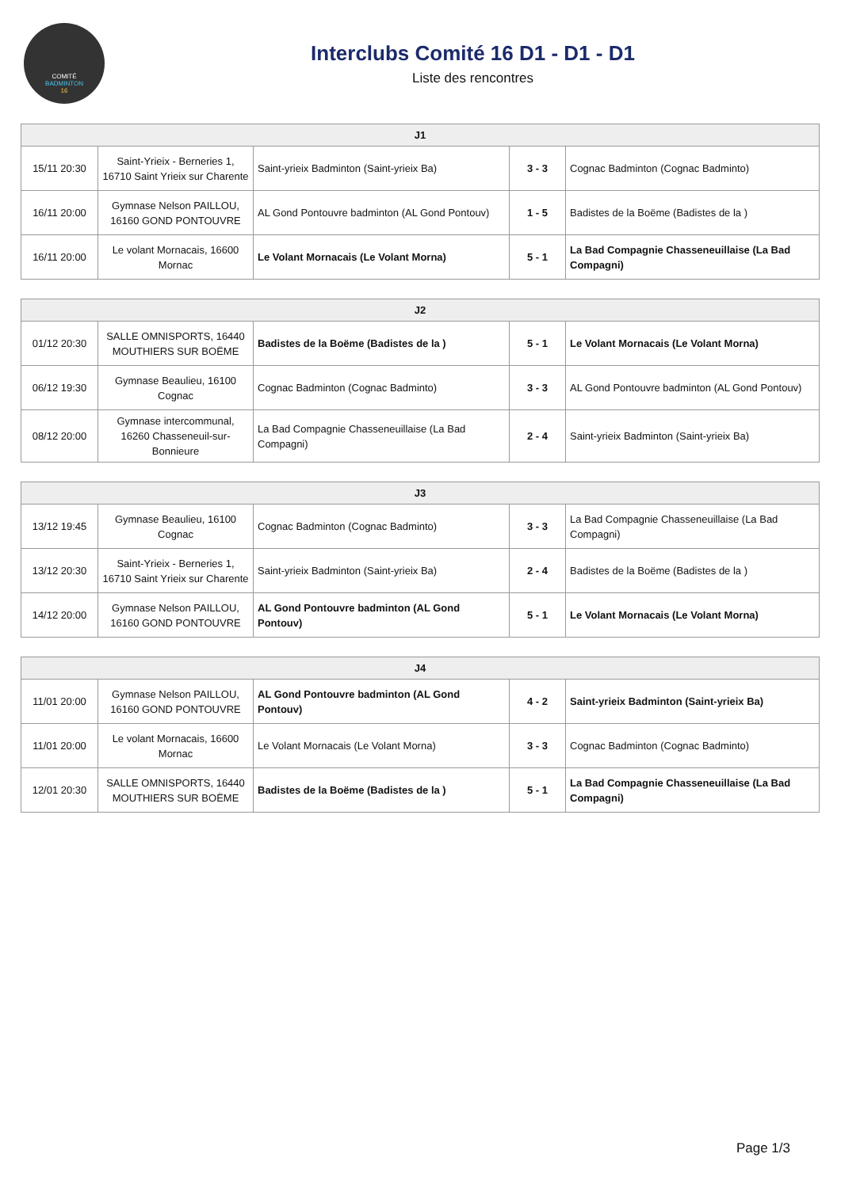COMITÉ
BADMINTON
16
Interclubs Comité 16 D1 - D1 - D1
Liste des rencontres
| J1 | | | | |
| --- | --- | --- | --- | --- |
| 15/11 20:30 | Saint-Yrieix - Berneries 1, 16710 Saint Yrieix sur Charente | Saint-yrieix Badminton (Saint-yrieix Ba) | 3 - 3 | Cognac Badminton (Cognac Badminto) |
| 16/11 20:00 | Gymnase Nelson PAILLOU, 16160 GOND PONTOUVRE | AL Gond Pontouvre badminton (AL Gond Pontouv) | 1 - 5 | Badistes de la Boëme (Badistes de la ) |
| 16/11 20:00 | Le volant Mornacais, 16600 Mornac | Le Volant Mornacais (Le Volant Morna) | 5 - 1 | La Bad Compagnie Chasseneuillaise (La Bad Compagni) |
| J2 | | | | |
| --- | --- | --- | --- | --- |
| 01/12 20:30 | SALLE OMNISPORTS, 16440 MOUTHIERS SUR BOËME | Badistes de la Boëme (Badistes de la ) | 5 - 1 | Le Volant Mornacais (Le Volant Morna) |
| 06/12 19:30 | Gymnase Beaulieu, 16100 Cognac | Cognac Badminton (Cognac Badminto) | 3 - 3 | AL Gond Pontouvre badminton (AL Gond Pontouv) |
| 08/12 20:00 | Gymnase intercommunal, 16260 Chasseneuil-sur-Bonnieure | La Bad Compagnie Chasseneuillaise (La Bad Compagni) | 2 - 4 | Saint-yrieix Badminton (Saint-yrieix Ba) |
| J3 | | | | |
| --- | --- | --- | --- | --- |
| 13/12 19:45 | Gymnase Beaulieu, 16100 Cognac | Cognac Badminton (Cognac Badminto) | 3 - 3 | La Bad Compagnie Chasseneuillaise (La Bad Compagni) |
| 13/12 20:30 | Saint-Yrieix - Berneries 1, 16710 Saint Yrieix sur Charente | Saint-yrieix Badminton (Saint-yrieix Ba) | 2 - 4 | Badistes de la Boëme (Badistes de la ) |
| 14/12 20:00 | Gymnase Nelson PAILLOU, 16160 GOND PONTOUVRE | AL Gond Pontouvre badminton (AL Gond Pontouv) | 5 - 1 | Le Volant Mornacais (Le Volant Morna) |
| J4 | | | | |
| --- | --- | --- | --- | --- |
| 11/01 20:00 | Gymnase Nelson PAILLOU, 16160 GOND PONTOUVRE | AL Gond Pontouvre badminton (AL Gond Pontouv) | 4 - 2 | Saint-yrieix Badminton (Saint-yrieix Ba) |
| 11/01 20:00 | Le volant Mornacais, 16600 Mornac | Le Volant Mornacais (Le Volant Morna) | 3 - 3 | Cognac Badminton (Cognac Badminto) |
| 12/01 20:30 | SALLE OMNISPORTS, 16440 MOUTHIERS SUR BOËME | Badistes de la Boëme (Badistes de la ) | 5 - 1 | La Bad Compagnie Chasseneuillaise (La Bad Compagni) |
Page 1/3